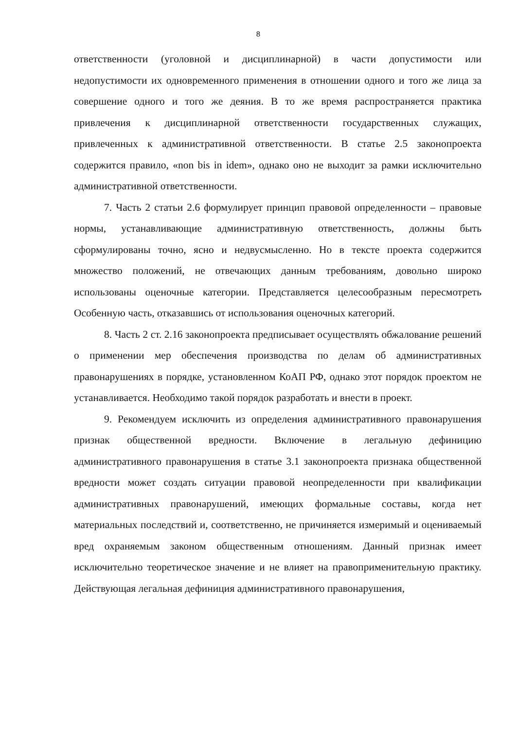8
ответственности (уголовной и дисциплинарной) в части допустимости или недопустимости их одновременного применения в отношении одного и того же лица за совершение одного и того же деяния. В то же время распространяется практика привлечения к дисциплинарной ответственности государственных служащих, привлеченных к административной ответственности. В статье 2.5 законопроекта содержится правило, «non bis in idem», однако оно не выходит за рамки исключительно административной ответственности.
7. Часть 2 статьи 2.6 формулирует принцип правовой определенности – правовые нормы, устанавливающие административную ответственность, должны быть сформулированы точно, ясно и недвусмысленно. Но в тексте проекта содержится множество положений, не отвечающих данным требованиям, довольно широко использованы оценочные категории. Представляется целесообразным пересмотреть Особенную часть, отказавшись от использования оценочных категорий.
8. Часть 2 ст. 2.16 законопроекта предписывает осуществлять обжалование решений о применении мер обеспечения производства по делам об административных правонарушениях в порядке, установленном КоАП РФ, однако этот порядок проектом не устанавливается. Необходимо такой порядок разработать и внести в проект.
9. Рекомендуем исключить из определения административного правонарушения признак общественной вредности. Включение в легальную дефиницию административного правонарушения в статье 3.1 законопроекта признака общественной вредности может создать ситуации правовой неопределенности при квалификации административных правонарушений, имеющих формальные составы, когда нет материальных последствий и, соответственно, не причиняется измеримый и оцениваемый вред охраняемым законом общественным отношениям. Данный признак имеет исключительно теоретическое значение и не влияет на правоприменительную практику. Действующая легальная дефиниция административного правонарушения,